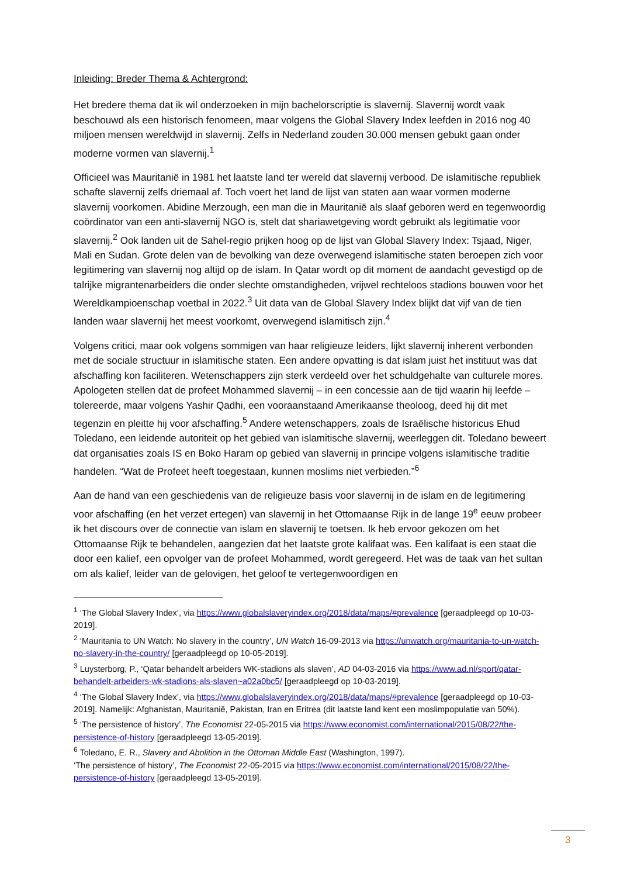Inleiding: Breder Thema & Achtergrond:
Het bredere thema dat ik wil onderzoeken in mijn bachelorscriptie is slavernij. Slavernij wordt vaak beschouwd als een historisch fenomeen, maar volgens the Global Slavery Index leefden in 2016 nog 40 miljoen mensen wereldwijd in slavernij. Zelfs in Nederland zouden 30.000 mensen gebukt gaan onder moderne vormen van slavernij.<sup>1</sup>
Officieel was Mauritanië in 1981 het laatste land ter wereld dat slavernij verbood. De islamitische republiek schafte slavernij zelfs driemaal af. Toch voert het land de lijst van staten aan waar vormen moderne slavernij voorkomen. Abidine Merzough, een man die in Mauritanië als slaaf geboren werd en tegenwoordig coördinator van een anti-slavernij NGO is, stelt dat shariawetgeving wordt gebruikt als legitimatie voor slavernij.<sup>2</sup> Ook landen uit de Sahel-regio prijken hoog op de lijst van Global Slavery Index: Tsjaad, Niger, Mali en Sudan. Grote delen van de bevolking van deze overwegend islamitische staten beroepen zich voor legitimering van slavernij nog altijd op de islam. In Qatar wordt op dit moment de aandacht gevestigd op de talrijke migrantenarbeiders die onder slechte omstandigheden, vrijwel rechteloos stadions bouwen voor het Wereldkampioenschap voetbal in 2022.<sup>3</sup> Uit data van de Global Slavery Index blijkt dat vijf van de tien landen waar slavernij het meest voorkomt, overwegend islamitisch zijn.<sup>4</sup>
Volgens critici, maar ook volgens sommigen van haar religieuze leiders, lijkt slavernij inherent verbonden met de sociale structuur in islamitische staten. Een andere opvatting is dat islam juist het instituut was dat afschaffing kon faciliteren. Wetenschappers zijn sterk verdeeld over het schuldgehalte van culturele mores. Apologeten stellen dat de profeet Mohammed slavernij – in een concessie aan de tijd waarin hij leefde – tolereerde, maar volgens Yashir Qadhi, een vooraanstaand Amerikaanse theoloog, deed hij dit met tegenzin en pleitte hij voor afschaffing.<sup>5</sup> Andere wetenschappers, zoals de Israëlische historicus Ehud Toledano, een leidende autoriteit op het gebied van islamitische slavernij, weerleggen dit. Toledano beweert dat organisaties zoals IS en Boko Haram op gebied van slavernij in principe volgens islamitische traditie handelen. “Wat de Profeet heeft toegestaan, kunnen moslims niet verbieden.”<sup>6</sup>
Aan de hand van een geschiedenis van de religieuze basis voor slavernij in de islam en de legitimering voor afschaffing (en het verzet ertegen) van slavernij in het Ottomaanse Rijk in de lange 19<sup>e</sup> eeuw probeer ik het discours over de connectie van islam en slavernij te toetsen. Ik heb ervoor gekozen om het Ottomaanse Rijk te behandelen, aangezien dat het laatste grote kalifaat was. Een kalifaat is een staat die door een kalief, een opvolger van de profeet Mohammed, wordt geregeerd. Het was de taak van het sultan om als kalief, leider van de gelovigen, het geloof te vertegenwoordigen en
<sup>1</sup> ‘The Global Slavery Index’, via https://www.globalslaveryindex.org/2018/data/maps/#prevalence [geraadpleegd op 10-03-2019].
<sup>2</sup> ‘Mauritania to UN Watch: No slavery in the country’, UN Watch 16-09-2013 via https://unwatch.org/mauritania-to-un-watch-no-slavery-in-the-country/ [geraadpleegd op 10-05-2019].
<sup>3</sup> Luysterborg, P., ‘Qatar behandelt arbeiders WK-stadions als slaven’, AD 04-03-2016 via https://www.ad.nl/sport/qatar-behandelt-arbeiders-wk-stadions-als-slaven~a02a0bc5/ [geraadpleegd op 10-03-2019].
<sup>4</sup> ‘The Global Slavery Index’, via https://www.globalslaveryindex.org/2018/data/maps/#prevalence [geraadpleegd op 10-03-2019]. Namelijk: Afghanistan, Mauritanië, Pakistan, Iran en Eritrea (dit laatste land kent een moslimpopulatie van 50%).
<sup>5</sup> ‘The persistence of history’, The Economist 22-05-2015 via https://www.economist.com/international/2015/08/22/the-persistence-of-history [geraadpleegd 13-05-2019].
<sup>6</sup> Toledano, E. R., Slavery and Abolition in the Ottoman Middle East (Washington, 1997).
‘The persistence of history’, The Economist 22-05-2015 via https://www.economist.com/international/2015/08/22/the-persistence-of-history [geraadpleegd 13-05-2019].
3